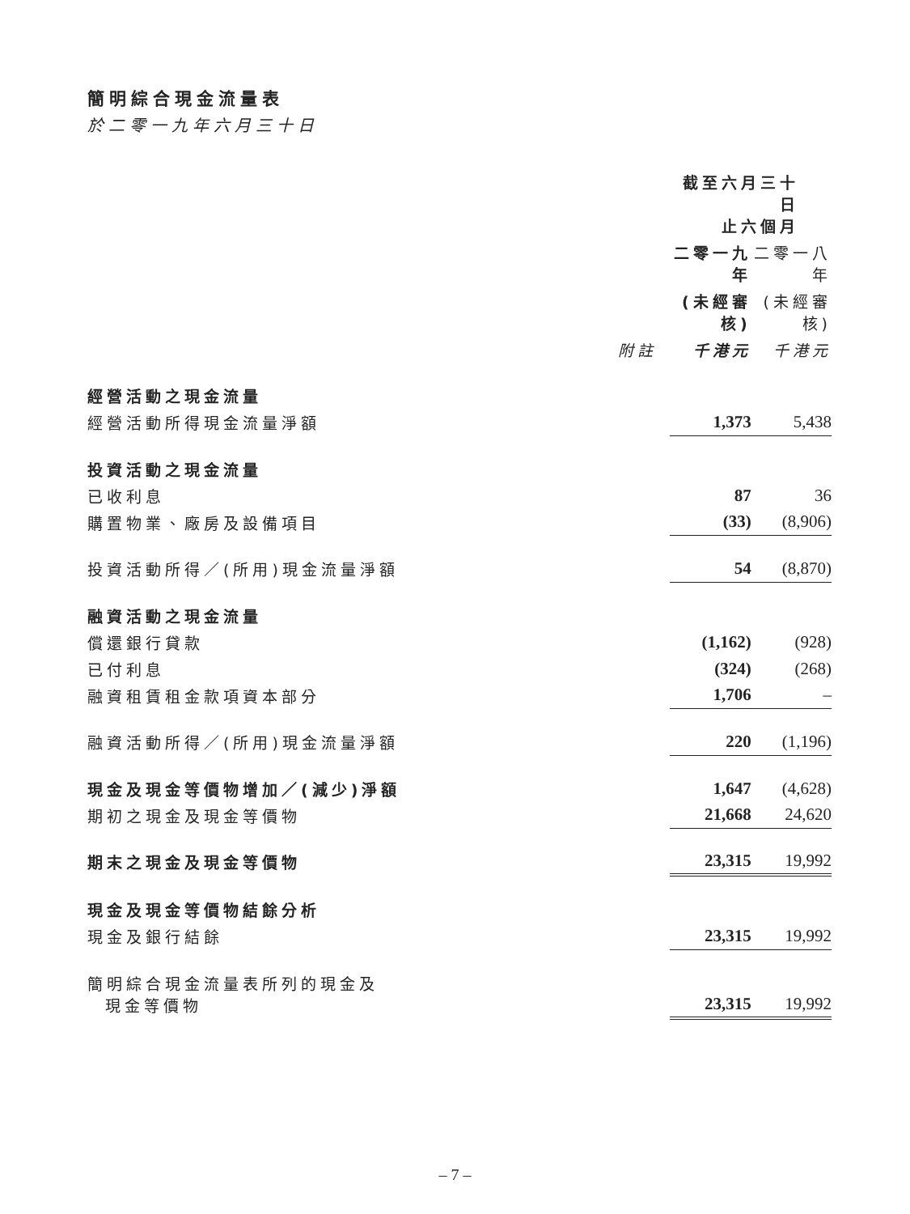簡明綜合現金流量表
於二零一九年六月三十日
| | | 截至六月三十日 止六個月 | | |
| --- | --- | --- | --- | --- |
| | | 二零一九年 | | 二零一八年 |
| | | (未經審核) | | (未經審核) |
| | 附註 | 千港元 | | 千港元 |
| 經營活動之現金流量 | | | | |
| 經營活動所得現金流量淨額 | | 1,373 | | 5,438 |
| 投資活動之現金流量 | | | | |
| 已收利息 | | 87 | | 36 |
| 購置物業、廠房及設備項目 | | (33) | | (8,906) |
| 投資活動所得／(所用)現金流量淨額 | | 54 | | (8,870) |
| 融資活動之現金流量 | | | | |
| 償還銀行貸款 | | (1,162) | | (928) |
| 已付利息 | | (324) | | (268) |
| 融資租賃租金款項資本部分 | | 1,706 | | – |
| 融資活動所得／(所用)現金流量淨額 | | 220 | | (1,196) |
| 現金及現金等價物增加／(減少)淨額 | | 1,647 | | (4,628) |
| 期初之現金及現金等價物 | | 21,668 | | 24,620 |
| 期末之現金及現金等價物 | | 23,315 | | 19,992 |
| 現金及現金等價物結餘分析 | | | | |
| 現金及銀行結餘 | | 23,315 | | 19,992 |
| 簡明綜合現金流量表所列的現金及 現金等價物 | | 23,315 | | 19,992 |
– 7 –